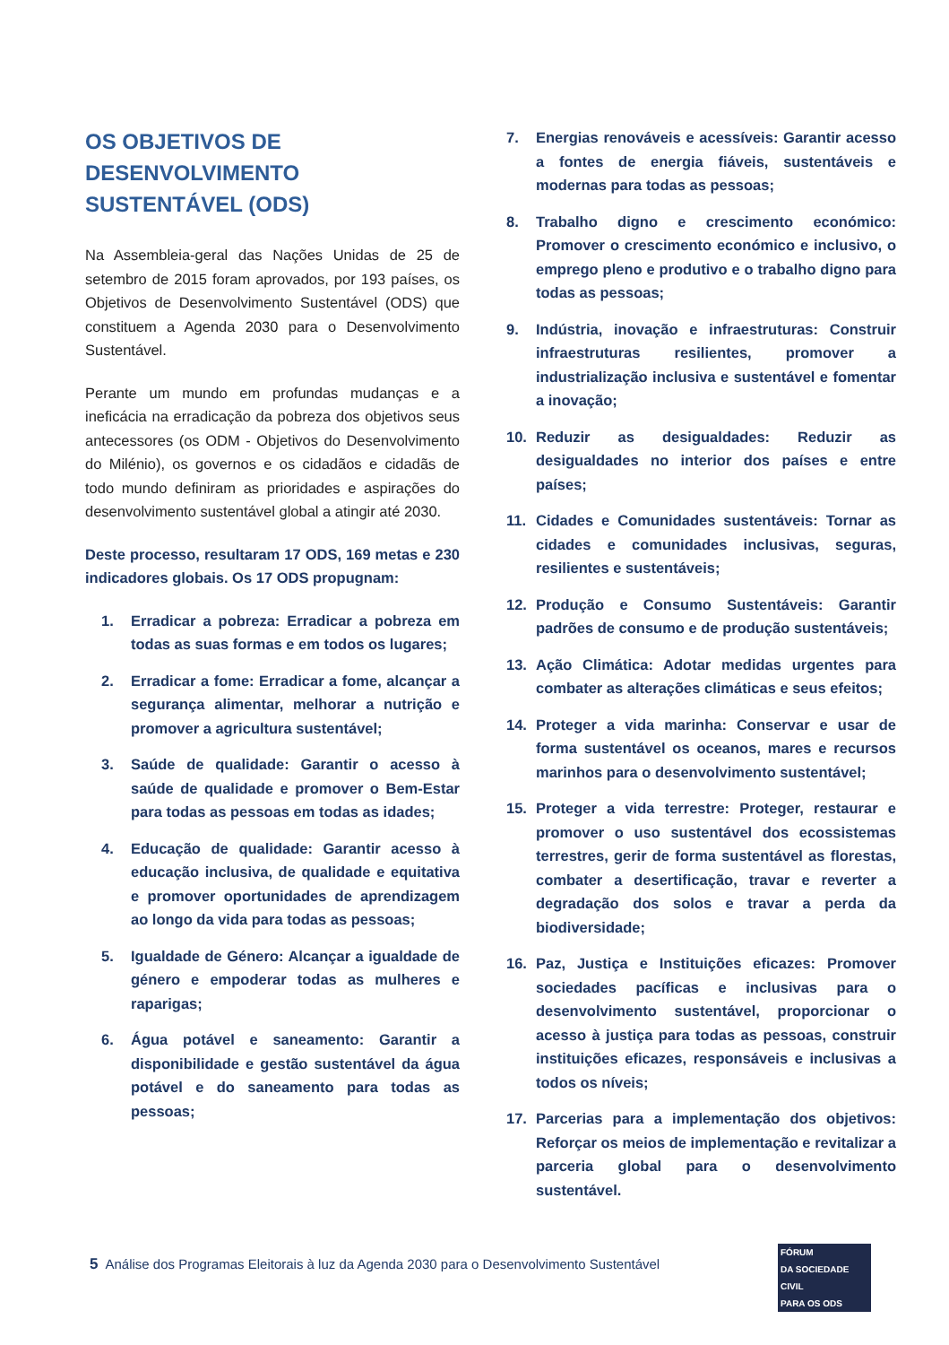OS OBJETIVOS DE DESENVOLVIMENTO SUSTENTÁVEL (ODS)
Na Assembleia-geral das Nações Unidas de 25 de setembro de 2015 foram aprovados, por 193 países, os Objetivos de Desenvolvimento Sustentável (ODS) que constituem a Agenda 2030 para o Desenvolvimento Sustentável.
Perante um mundo em profundas mudanças e a ineficácia na erradicação da pobreza dos objetivos seus antecessores (os ODM - Objetivos do Desenvolvimento do Milénio), os governos e os cidadãos e cidadãs de todo mundo definiram as prioridades e aspirações do desenvolvimento sustentável global a atingir até 2030.
Deste processo, resultaram 17 ODS, 169 metas e 230 indicadores globais. Os 17 ODS propugnam:
1. Erradicar a pobreza: Erradicar a pobreza em todas as suas formas e em todos os lugares;
2. Erradicar a fome: Erradicar a fome, alcançar a segurança alimentar, melhorar a nutrição e promover a agricultura sustentável;
3. Saúde de qualidade: Garantir o acesso à saúde de qualidade e promover o Bem-Estar para todas as pessoas em todas as idades;
4. Educação de qualidade: Garantir acesso à educação inclusiva, de qualidade e equitativa e promover oportunidades de aprendizagem ao longo da vida para todas as pessoas;
5. Igualdade de Género: Alcançar a igualdade de género e empoderar todas as mulheres e raparigas;
6. Água potável e saneamento: Garantir a disponibilidade e gestão sustentável da água potável e do saneamento para todas as pessoas;
7. Energias renováveis e acessíveis: Garantir acesso a fontes de energia fiáveis, sustentáveis e modernas para todas as pessoas;
8. Trabalho digno e crescimento económico: Promover o crescimento económico e inclusivo, o emprego pleno e produtivo e o trabalho digno para todas as pessoas;
9. Indústria, inovação e infraestruturas: Construir infraestruturas resilientes, promover a industrialização inclusiva e sustentável e fomentar a inovação;
10. Reduzir as desigualdades: Reduzir as desigualdades no interior dos países e entre países;
11. Cidades e Comunidades sustentáveis: Tornar as cidades e comunidades inclusivas, seguras, resilientes e sustentáveis;
12. Produção e Consumo Sustentáveis: Garantir padrões de consumo e de produção sustentáveis;
13. Ação Climática: Adotar medidas urgentes para combater as alterações climáticas e seus efeitos;
14. Proteger a vida marinha: Conservar e usar de forma sustentável os oceanos, mares e recursos marinhos para o desenvolvimento sustentável;
15. Proteger a vida terrestre: Proteger, restaurar e promover o uso sustentável dos ecossistemas terrestres, gerir de forma sustentável as florestas, combater a desertificação, travar e reverter a degradação dos solos e travar a perda da biodiversidade;
16. Paz, Justiça e Instituições eficazes: Promover sociedades pacíficas e inclusivas para o desenvolvimento sustentável, proporcionar o acesso à justiça para todas as pessoas, construir instituições eficazes, responsáveis e inclusivas a todos os níveis;
17. Parcerias para a implementação dos objetivos: Reforçar os meios de implementação e revitalizar a parceria global para o desenvolvimento sustentável.
5 Análise dos Programas Eleitorais à luz da Agenda 2030 para o Desenvolvimento Sustentável
FÓRUM
DA SOCIEDADE CIVIL
PARA OS ODS